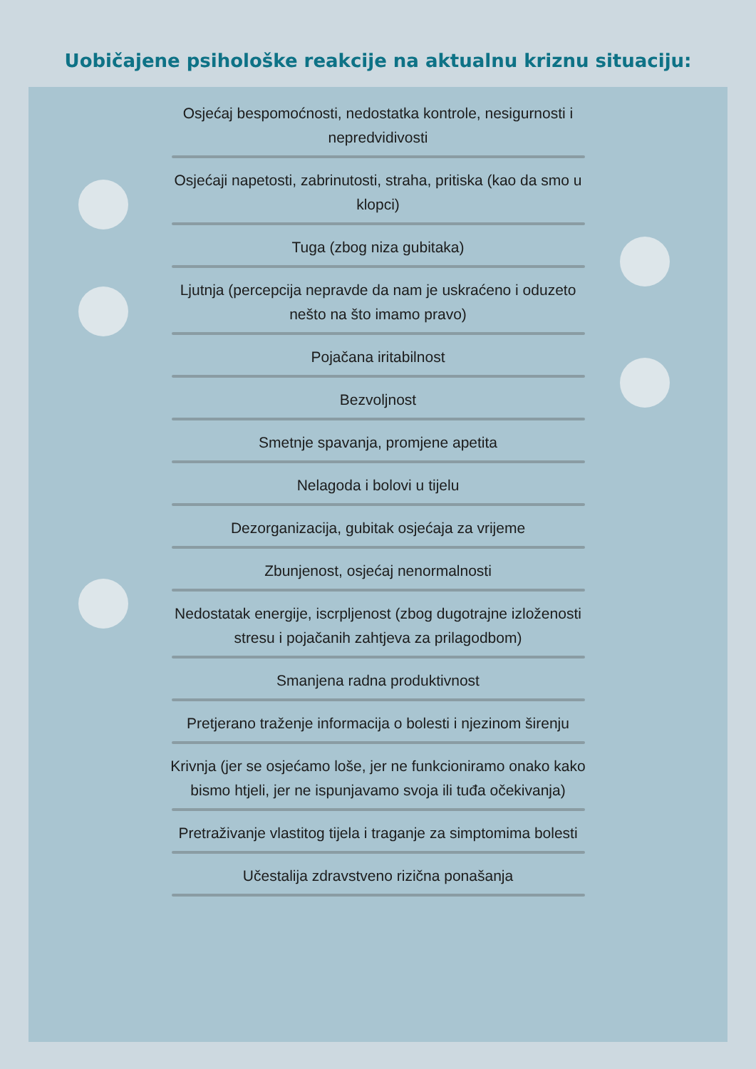Uobičajene psihološke reakcije na aktualnu kriznu situaciju:
Osjećaj bespomoćnosti, nedostatka kontrole, nesigurnosti i nepredvidivosti
Osjećaji napetosti, zabrinutosti, straha, pritiska (kao da smo u klopci)
Tuga (zbog niza gubitaka)
Ljutnja (percepcija nepravde da nam je uskraćeno i oduzeto nešto na što imamo pravo)
Pojačana iritabilnost
Bezvoljnost
Smetnje spavanja, promjene apetita
Nelagoda i bolovi u tijelu
Dezorganizacija, gubitak osjećaja za vrijeme
Zbunjenost, osjećaj nenormalnosti
Nedostatak energije, iscrpljenost (zbog dugotrajne izloženosti stresu i pojačanih zahtjeva za prilagodbom)
Smanjena radna produktivnost
Pretjerano traženje informacija o bolesti i njezinom širenju
Krivnja (jer se osjećamo loše, jer ne funkcioniramo onako kako bismo htjeli, jer ne ispunjavamo svoja ili tuđa očekivanja)
Pretraživanje vlastitog tijela i traganje za simptomima bolesti
Učestalija zdravstveno rizična ponašanja